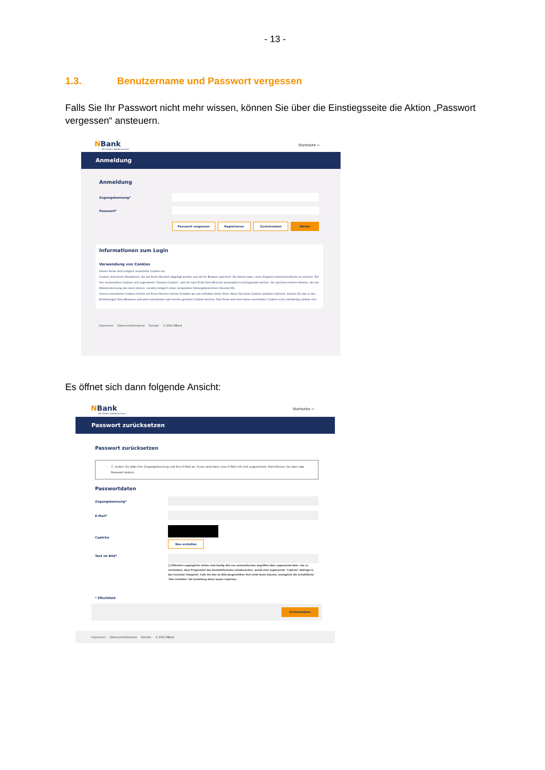- 13 -
1.3. Benutzername und Passwort vergessen
Falls Sie Ihr Passwort nicht mehr wissen, können Sie über die Einstiegsseite die Aktion „Passwort vergessen“ ansteuern.
NBank
Wir fördern Niedersachsen
Startseite ⇦
Anmeldung
Anmeldung
Zugangskennung*
Passwort*
Passwort vergessen Registrieren Zurücksetzen Weiter
Informationen zum Login
Verwendung von Cookies
Dieses Portal setzt lediglich essentielle Cookies ein.
Cookies sind kleine Textdateien, die auf Ihrem Rechner abgelegt werden und die Ihr Browser speichert. Sie dienen dazu, unser Angebot nutzerfreundlicher zu machen. Die hier verwendeten Cookies sind sogenannte "Session-Cookies", weil sie nach Ende Ihres Besuchs automatisch zurückgesetzt werden. Sie speichern keinen Hinweis, der der Wiedererkennung des Users dienen, sondern lediglich einen temporären Sitzungsbezeichner (Session-ID).
Unsere essentiellen Cookies richten auf Ihrem Rechner keinen Schaden an und enthalten keine Viren. Wenn Sie keine Cookies erlauben möchten, können Sie das in den Einstellungen Ihres Browsers jederzeit unterbinden oder bereits gesetzte Cookies löschen. Das Portal wird ohne diese essentiellen Cookies nicht vollständig nutzbar sein.
Impressum Datenschutzhinweise Kontakt © 2021 NBank
Es öffnet sich dann folgende Ansicht:
NBank
Wir fördern Niedersachsen
Startseite ⇦
Passwort zurücksetzen
Passwort zurücksetzen
ⓘ Geben Sie bitte Ihre Zugangskennung und Ihre E-Mail an. Ihnen wird dann eine E-Mail mit Link zugeschickt. Dort können Sie dann das Passwort ändern.
Passwortdaten
Zugangskennung*
E-Mail*
Captcha
Neu erstellen
Text im Bild*
ⓘ Öffentlich zugängliche Seiten sind häufig Ziel von automatischen Angriffen über sogenannte Bots. Um zu verhindern, dass Programme das Kontaktformular missbrauchen, wurde eine sogenannte "Captcha"-Abfrage in das Formular integriert. Falls Sie den im Bild dargestellten Text nicht lesen können, ermöglicht die Schaltfläche "Neu erstellen" die Erstellung eines neuen Captchas.
* Pflichtfeld
Zurücksetzen
Impressum Datenschutzhinweise Kontakt © 2021 NBank